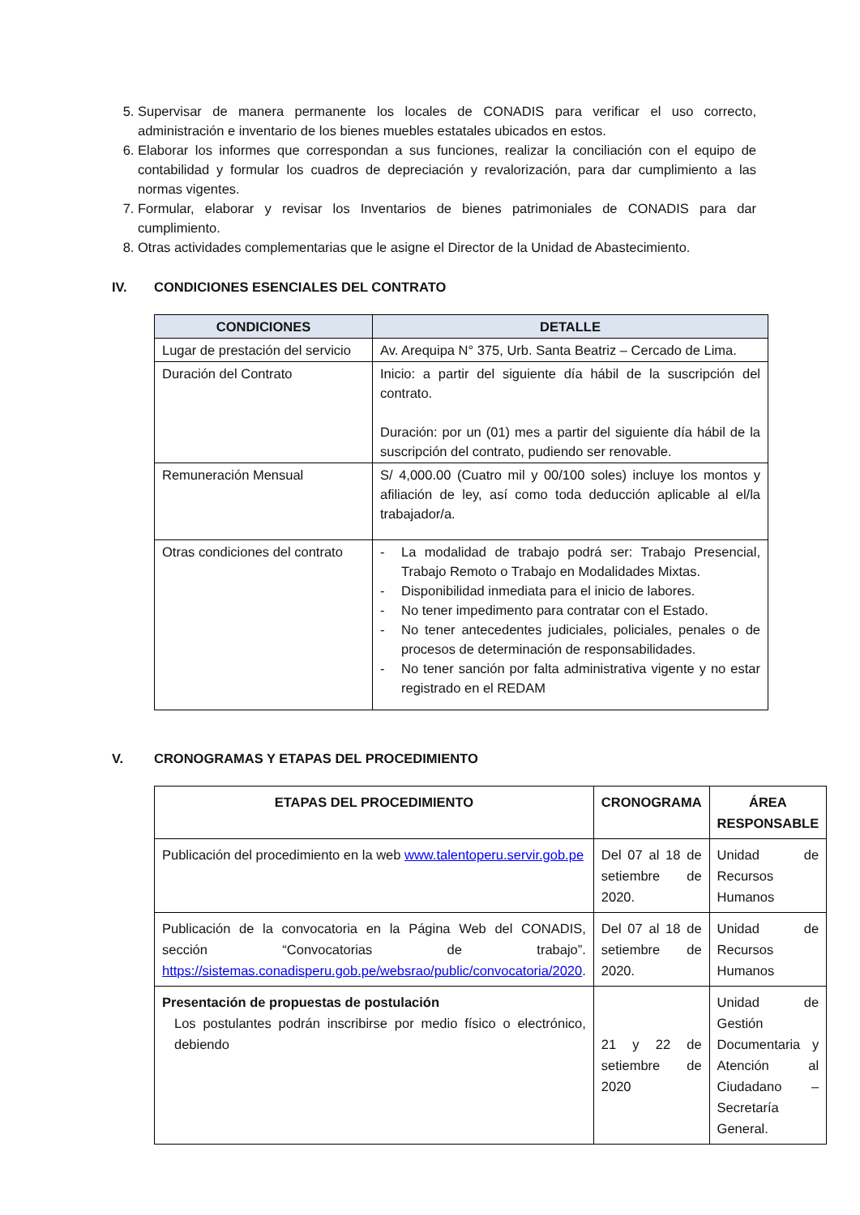5. Supervisar de manera permanente los locales de CONADIS para verificar el uso correcto, administración e inventario de los bienes muebles estatales ubicados en estos.
6. Elaborar los informes que correspondan a sus funciones, realizar la conciliación con el equipo de contabilidad y formular los cuadros de depreciación y revalorización, para dar cumplimiento a las normas vigentes.
7. Formular, elaborar y revisar los Inventarios de bienes patrimoniales de CONADIS para dar cumplimiento.
8. Otras actividades complementarias que le asigne el Director de la Unidad de Abastecimiento.
IV. CONDICIONES ESENCIALES DEL CONTRATO
| CONDICIONES | DETALLE |
| --- | --- |
| Lugar de prestación del servicio | Av. Arequipa N° 375, Urb. Santa Beatriz – Cercado de Lima. |
| Duración del Contrato | Inicio: a partir del siguiente día hábil de la suscripción del contrato. Duración: por un (01) mes a partir del siguiente día hábil de la suscripción del contrato, pudiendo ser renovable. |
| Remuneración Mensual | S/ 4,000.00 (Cuatro mil y 00/100 soles) incluye los montos y afiliación de ley, así como toda deducción aplicable al el/la trabajador/a. |
| Otras condiciones del contrato | - La modalidad de trabajo podrá ser: Trabajo Presencial, Trabajo Remoto o Trabajo en Modalidades Mixtas. - Disponibilidad inmediata para el inicio de labores. - No tener impedimento para contratar con el Estado. - No tener antecedentes judiciales, policiales, penales o de procesos de determinación de responsabilidades. - No tener sanción por falta administrativa vigente y no estar registrado en el REDAM |
V. CRONOGRAMAS Y ETAPAS DEL PROCEDIMIENTO
| ETAPAS DEL PROCEDIMIENTO | CRONOGRAMA | ÁREA RESPONSABLE |
| --- | --- | --- |
| Publicación del procedimiento en la web www.talentoperu.servir.gob.pe | Del 07 al 18 de setiembre de 2020. | Unidad de Recursos Humanos |
| Publicación de la convocatoria en la Página Web del CONADIS, sección “Convocatorias de trabajo”. https://sistemas.conadisperu.gob.pe/websrao/public/convocatoria/2020 . | Del 07 al 18 de setiembre de 2020. | Unidad de Recursos Humanos |
| Presentación de propuestas de postulación Los postulantes podrán inscribirse por medio físico o electrónico, debiendo | 21 y 22 de setiembre de 2020 | Unidad de Gestión Documentaria y Atención al Ciudadano – Secretaría General. |